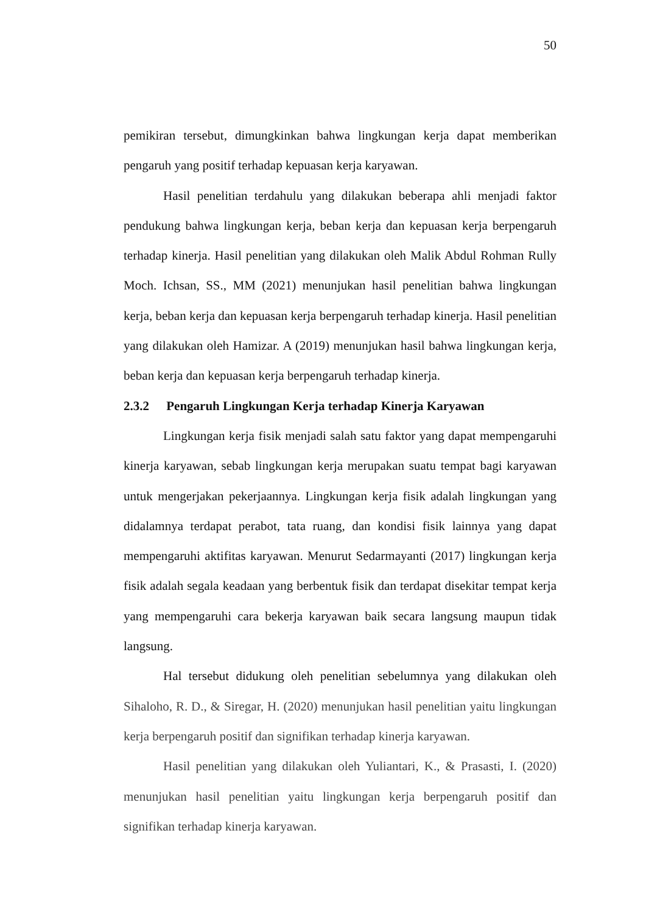50
pemikiran tersebut, dimungkinkan bahwa lingkungan kerja dapat memberikan pengaruh yang positif terhadap kepuasan kerja karyawan.
Hasil penelitian terdahulu yang dilakukan beberapa ahli menjadi faktor pendukung bahwa lingkungan kerja, beban kerja dan kepuasan kerja berpengaruh terhadap kinerja. Hasil penelitian yang dilakukan oleh Malik Abdul Rohman Rully Moch. Ichsan, SS., MM (2021) menunjukan hasil penelitian bahwa lingkungan kerja, beban kerja dan kepuasan kerja berpengaruh terhadap kinerja. Hasil penelitian yang dilakukan oleh Hamizar. A (2019) menunjukan hasil bahwa lingkungan kerja, beban kerja dan kepuasan kerja berpengaruh terhadap kinerja.
2.3.2 Pengaruh Lingkungan Kerja terhadap Kinerja Karyawan
Lingkungan kerja fisik menjadi salah satu faktor yang dapat mempengaruhi kinerja karyawan, sebab lingkungan kerja merupakan suatu tempat bagi karyawan untuk mengerjakan pekerjaannya. Lingkungan kerja fisik adalah lingkungan yang didalamnya terdapat perabot, tata ruang, dan kondisi fisik lainnya yang dapat mempengaruhi aktifitas karyawan. Menurut Sedarmayanti (2017) lingkungan kerja fisik adalah segala keadaan yang berbentuk fisik dan terdapat disekitar tempat kerja yang mempengaruhi cara bekerja karyawan baik secara langsung maupun tidak langsung.
Hal tersebut didukung oleh penelitian sebelumnya yang dilakukan oleh Sihaloho, R. D., & Siregar, H. (2020) menunjukan hasil penelitian yaitu lingkungan kerja berpengaruh positif dan signifikan terhadap kinerja karyawan.
Hasil penelitian yang dilakukan oleh Yuliantari, K., & Prasasti, I. (2020) menunjukan hasil penelitian yaitu lingkungan kerja berpengaruh positif dan signifikan terhadap kinerja karyawan.